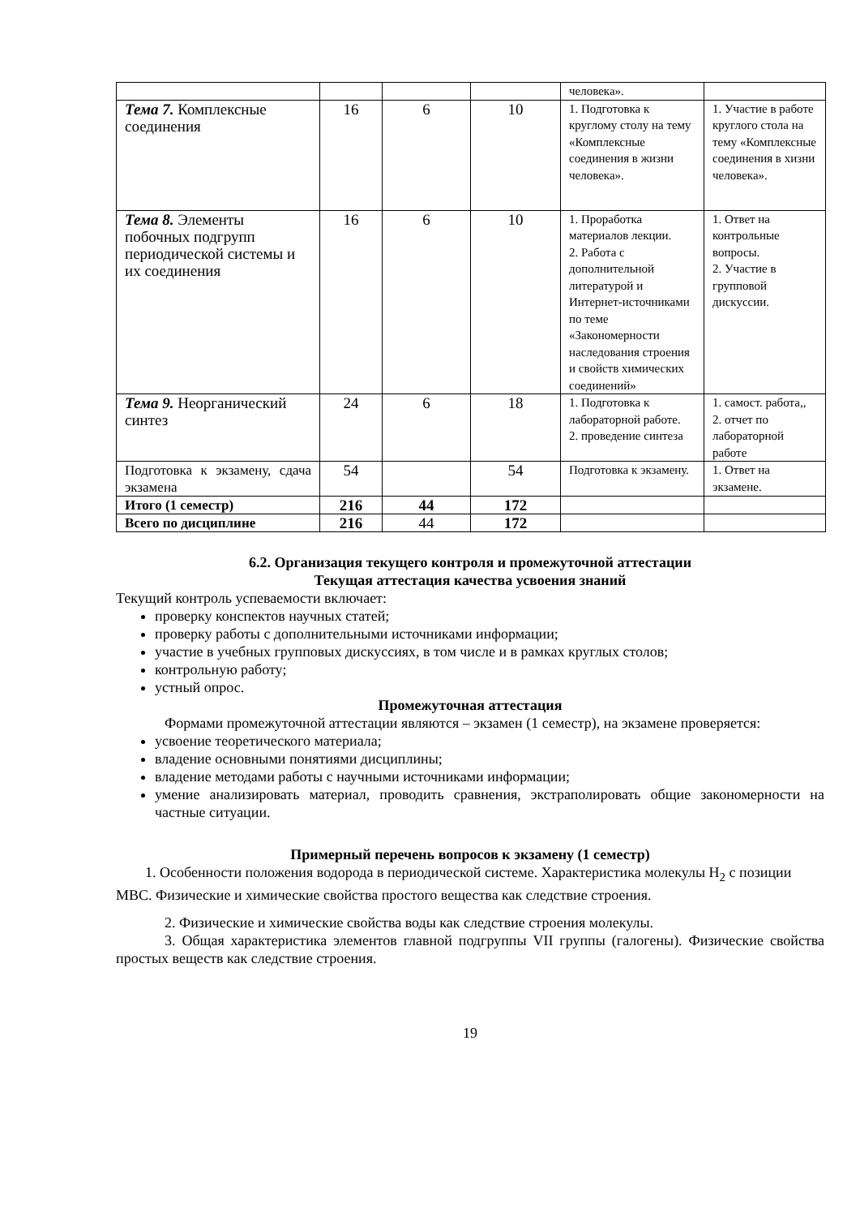| | | | | человека». | |
| Тема 7. Комплексные соединения | 16 | 6 | 10 | 1. Подготовка к круглому столу на тему «Комплексные соединения в жизни человека». | 1. Участие в работе круглого стола на тему «Комплексные соединения в хизни человека». |
| Тема 8. Элементы побочных подгрупп периодической системы и их соединения | 16 | 6 | 10 | 1. Проработка материалов лекции. 2. Работа с дополнительной литературой и Интернет-источниками по теме «Закономерности наследования строения и свойств химических соединений» | 1. Ответ на контрольные вопросы. 2. Участие в групповой дискуссии. |
| Тема 9. Неорганический синтез | 24 | 6 | 18 | 1. Подготовка к лабораторной работе. 2. проведение синтеза | 1. самост. работа,, 2. отчет по лабораторной работе |
| Подготовка к экзамену, сдача экзамена | 54 | | 54 | Подготовка к экзамену. | 1. Ответ на экзамене. |
| Итого (1 семестр) | 216 | 44 | 172 | | |
| Всего по дисциплине | 216 | 44 | 172 | | |
6.2. Организация текущего контроля и промежуточной аттестации
Текущая аттестация качества усвоения знаний
Текущий контроль успеваемости включает:
проверку конспектов научных статей;
проверку работы с дополнительными источниками информации;
участие в учебных групповых дискуссиях, в том числе и в рамках круглых столов;
контрольную работу;
устный опрос.
Промежуточная аттестация
Формами промежуточной аттестации являются – экзамен (1 семестр), на экзамене проверяется:
усвоение теоретического материала;
владение основными понятиями дисциплины;
владение методами работы с научными источниками информации;
умение анализировать материал, проводить сравнения, экстраполировать общие закономерности на частные ситуации.
Примерный перечень вопросов к экзамену (1 семестр)
1. Особенности положения водорода в периодической системе. Характеристика молекулы H<sub>2</sub> с позиции МВС. Физические и химические свойства простого вещества как следствие строения.
2. Физические и химические свойства воды как следствие строения молекулы.
3. Общая характеристика элементов главной подгруппы VII группы (галогены). Физические свойства простых веществ как следствие строения.
19